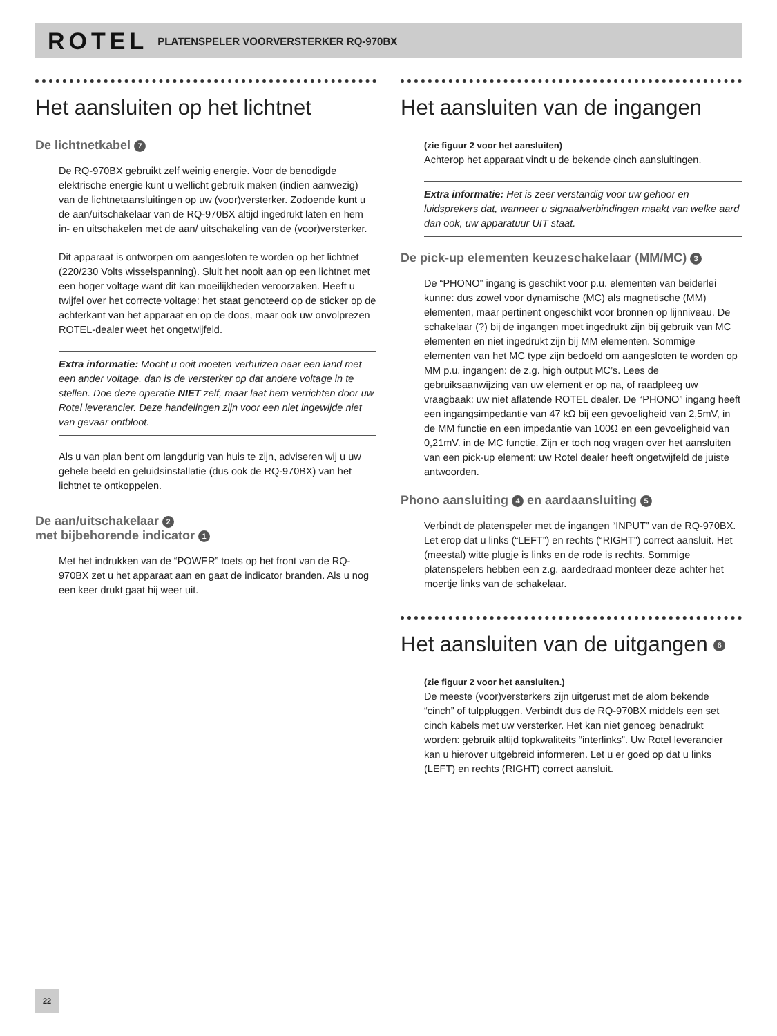ROTEL PLATENSPELER VOORVERSTERKER RQ-970BX
Het aansluiten op het lichtnet
De lichtnetkabel 7
De RQ-970BX gebruikt zelf weinig energie. Voor de benodigde elektrische energie kunt u wellicht gebruik maken (indien aanwezig) van de lichtnetaansluitingen op uw (voor)versterker. Zodoende kunt u de aan/uitschakelaar van de RQ-970BX altijd ingedrukt laten en hem in- en uitschakelen met de aan/ uitschakeling van de (voor)versterker.
Dit apparaat is ontworpen om aangesloten te worden op het lichtnet (220/230 Volts wisselspanning). Sluit het nooit aan op een lichtnet met een hoger voltage want dit kan moeilijkheden veroorzaken. Heeft u twijfel over het correcte voltage: het staat genoteerd op de sticker op de achterkant van het apparaat en op de doos, maar ook uw onvolprezen ROTEL-dealer weet het ongetwijfeld.
Extra informatie: Mocht u ooit moeten verhuizen naar een land met een ander voltage, dan is de versterker op dat andere voltage in te stellen. Doe deze operatie NIET zelf, maar laat hem verrichten door uw Rotel leverancier. Deze handelingen zijn voor een niet ingewijde niet van gevaar ontbloot.
Als u van plan bent om langdurig van huis te zijn, adviseren wij u uw gehele beeld en geluidsinstallatie (dus ook de RQ-970BX) van het lichtnet te ontkoppelen.
De aan/uitschakelaar 2
met bijbehorende indicator 1
Met het indrukken van de “POWER” toets op het front van de RQ-970BX zet u het apparaat aan en gaat de indicator branden. Als u nog een keer drukt gaat hij weer uit.
Het aansluiten van de ingangen
(zie figuur 2 voor het aansluiten)
Achterop het apparaat vindt u de bekende cinch aansluitingen.
Extra informatie: Het is zeer verstandig voor uw gehoor en luidsprekers dat, wanneer u signaalverbindingen maakt van welke aard dan ook, uw apparatuur UIT staat.
De pick-up elementen keuzeschakelaar (MM/MC) 3
De “PHONO” ingang is geschikt voor p.u. elementen van beiderlei kunne: dus zowel voor dynamische (MC) als magnetische (MM) elementen, maar pertinent ongeschikt voor bronnen op lijnniveau. De schakelaar (?) bij de ingangen moet ingedrukt zijn bij gebruik van MC elementen en niet ingedrukt zijn bij MM elementen. Sommige elementen van het MC type zijn bedoeld om aangesloten te worden op MM p.u. ingangen: de z.g. high output MC’s. Lees de gebruiksaanwijzing van uw element er op na, of raadpleeg uw vraagbaak: uw niet aflatende ROTEL dealer. De “PHONO” ingang heeft een ingangsimpedantie van 47 kΩ bij een gevoeligheid van 2,5mV, in de MM functie en een impedantie van 100Ω en een gevoeligheid van 0,21mV. in de MC functie. Zijn er toch nog vragen over het aansluiten van een pick-up element: uw Rotel dealer heeft ongetwijfeld de juiste antwoorden.
Phono aansluiting 4 en aardaansluiting 5
Verbindt de platenspeler met de ingangen “INPUT” van de RQ-970BX. Let erop dat u links (“LEFT”) en rechts (“RIGHT”) correct aansluit. Het (meestal) witte plugje is links en de rode is rechts. Sommige platenspelers hebben een z.g. aardedraad monteer deze achter het moertje links van de schakelaar.
Het aansluiten van de uitgangen 6
(zie figuur 2 voor het aansluiten.)
De meeste (voor)versterkers zijn uitgerust met de alom bekende “cinch” of tulppluggen. Verbindt dus de RQ-970BX middels een set cinch kabels met uw versterker. Het kan niet genoeg benadrukt worden: gebruik altijd topkwaliteits “interlinks”. Uw Rotel leverancier kan u hierover uitgebreid informeren. Let u er goed op dat u links (LEFT) en rechts (RIGHT) correct aansluit.
22